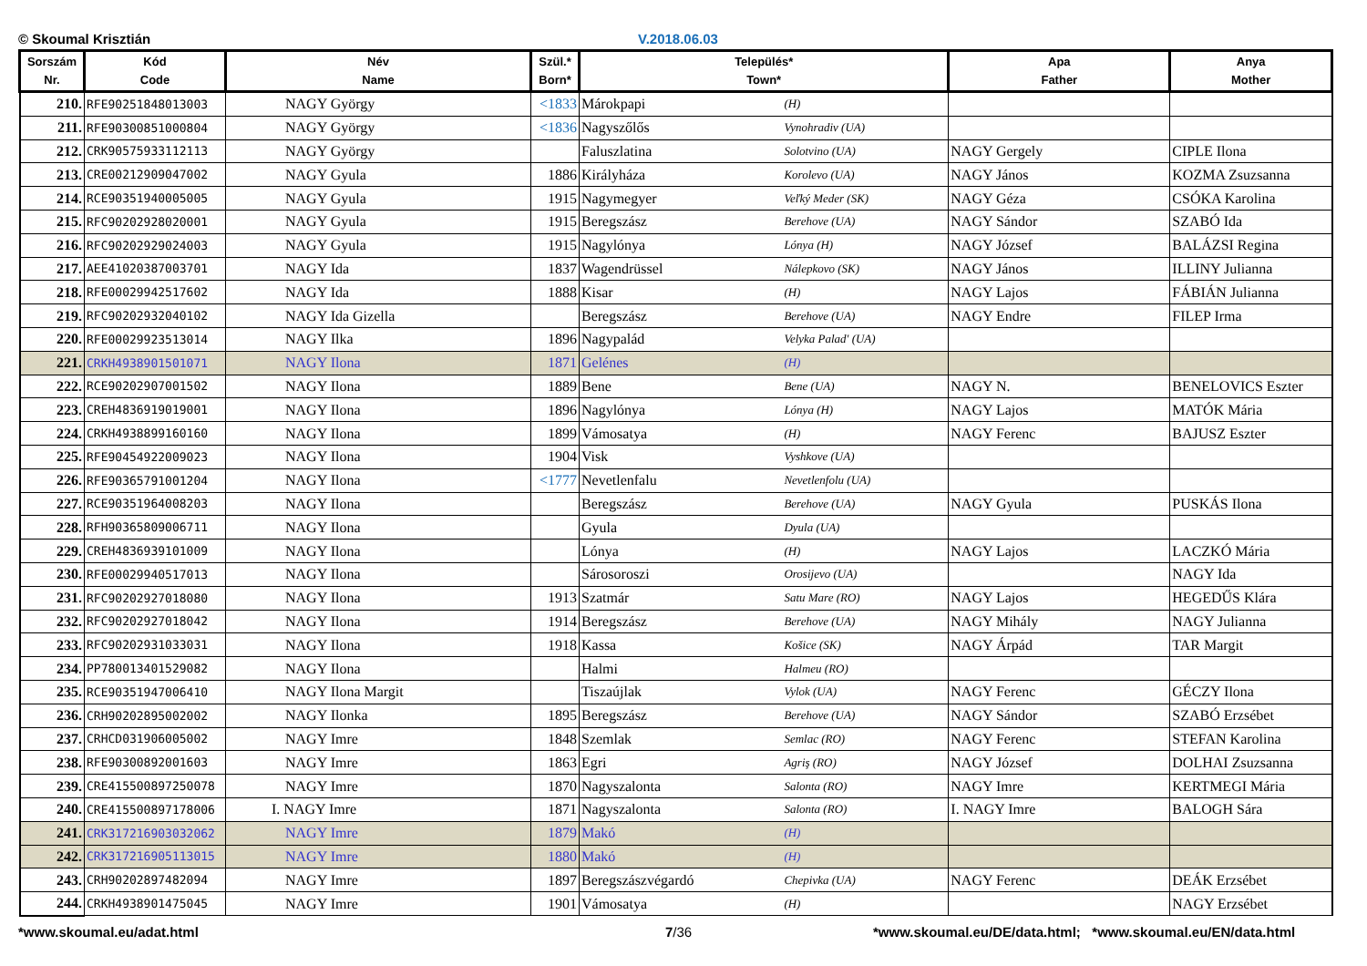© Skoumal Krisztián V.2018.06.03
| Sorszám Nr. | Kód Code | Név Name | Szül.* Born* | Település* Town* | | Apa Father | Anya Mother |
| --- | --- | --- | --- | --- | --- | --- | --- |
| 210. | RFE90251848013003 | NAGY György | <1833 | Márokpapi | (H) | | |
| 211. | RFE90300851000804 | NAGY György | <1836 | Nagyszőlős | Vynohradiv (UA) | | |
| 212. | CRK90575933112113 | NAGY György | | Faluszlatina | Solotvino (UA) | NAGY Gergely | CIPLE Ilona |
| 213. | CRE00212909047002 | NAGY Gyula | 1886 | Királyháza | Korolevo (UA) | NAGY János | KOZMA Zsuzsanna |
| 214. | RCE90351940005005 | NAGY Gyula | 1915 | Nagymegyer | Veľký Meder (SK) | NAGY Géza | CSÓKA Karolina |
| 215. | RFC90202928020001 | NAGY Gyula | 1915 | Beregszász | Berehove (UA) | NAGY Sándor | SZABÓ Ida |
| 216. | RFC90202929024003 | NAGY Gyula | 1915 | Nagylónya | Lónya (H) | NAGY József | BALÁZSI Regina |
| 217. | AEE41020387003701 | NAGY Ida | 1837 | Wagendrüssel | Nálepkovo (SK) | NAGY János | ILLINY Julianna |
| 218. | RFE00029942517602 | NAGY Ida | 1888 | Kisar | (H) | NAGY Lajos | FÁBIÁN Julianna |
| 219. | RFC90202932040102 | NAGY Ida Gizella | | Beregszász | Berehove (UA) | NAGY Endre | FILEP Irma |
| 220. | RFE00029923513014 | NAGY Ilka | 1896 | Nagypalád | Velyka Palad' (UA) | | |
| 221. | CRKH4938901501071 | NAGY Ilona | 1871 | Gelénes | (H) | | |
| 222. | RCE90202907001502 | NAGY Ilona | 1889 | Bene | Bene (UA) | NAGY N. | BENELOVICS Eszter |
| 223. | CREH4836919019001 | NAGY Ilona | 1896 | Nagylónya | Lónya (H) | NAGY Lajos | MATÓK Mária |
| 224. | CRKH4938899160160 | NAGY Ilona | 1899 | Vámosatya | (H) | NAGY Ferenc | BAJUSZ Eszter |
| 225. | RFE90454922009023 | NAGY Ilona | 1904 | Visk | Vyshkove (UA) | | |
| 226. | RFE90365791001204 | NAGY Ilona | <1777 | Nevetlenfalu | Nevetlenfolu (UA) | | |
| 227. | RCE90351964008203 | NAGY Ilona | | Beregszász | Berehove (UA) | NAGY Gyula | PUSKÁS Ilona |
| 228. | RFH90365809006711 | NAGY Ilona | | Gyula | Dyula (UA) | | |
| 229. | CREH4836939101009 | NAGY Ilona | | Lónya | (H) | NAGY Lajos | LACZKÓ Mária |
| 230. | RFE00029940517013 | NAGY Ilona | | Sárosoroszi | Orosijevo (UA) | | NAGY Ida |
| 231. | RFC90202927018080 | NAGY Ilona | 1913 | Szatmár | Satu Mare (RO) | NAGY Lajos | HEGEDŰS Klára |
| 232. | RFC90202927018042 | NAGY Ilona | 1914 | Beregszász | Berehove (UA) | NAGY Mihály | NAGY Julianna |
| 233. | RFC90202931033031 | NAGY Ilona | 1918 | Kassa | Košice (SK) | NAGY Árpád | TAR Margit |
| 234. | PP780013401529082 | NAGY Ilona | | Halmi | Halmeu (RO) | | |
| 235. | RCE90351947006410 | NAGY Ilona Margit | | Tiszaújlak | Vylok (UA) | NAGY Ferenc | GÉCZY Ilona |
| 236. | CRH90202895002002 | NAGY Ilonka | 1895 | Beregszász | Berehove (UA) | NAGY Sándor | SZABÓ Erzsébet |
| 237. | CRHCD031906005002 | NAGY Imre | 1848 | Szemlak | Semlac (RO) | NAGY Ferenc | STEFAN Karolina |
| 238. | RFE90300892001603 | NAGY Imre | 1863 | Egri | Agriş (RO) | NAGY József | DOLHAI Zsuzsanna |
| 239. | CRE415500897250078 | NAGY Imre | 1870 | Nagyszalonta | Salonta (RO) | NAGY Imre | KERTMEGI Mária |
| 240. | CRE415500897178006 | I. NAGY Imre | 1871 | Nagyszalonta | Salonta (RO) | I. NAGY Imre | BALOGH Sára |
| 241. | CRK317216903032062 | NAGY Imre | 1879 | Makó | (H) | | |
| 242. | CRK317216905113015 | NAGY Imre | 1880 | Makó | (H) | | |
| 243. | CRH90202897482094 | NAGY Imre | 1897 | Beregszászvégardó | Chepivka (UA) | NAGY Ferenc | DEÁK Erzsébet |
| 244. | CRKH4938901475045 | NAGY Imre | 1901 | Vámosatya | (H) | | NAGY Erzsébet |
*www.skoumal.eu/adat.html 7/36 *www.skoumal.eu/DE/data.html; *www.skoumal.eu/EN/data.html